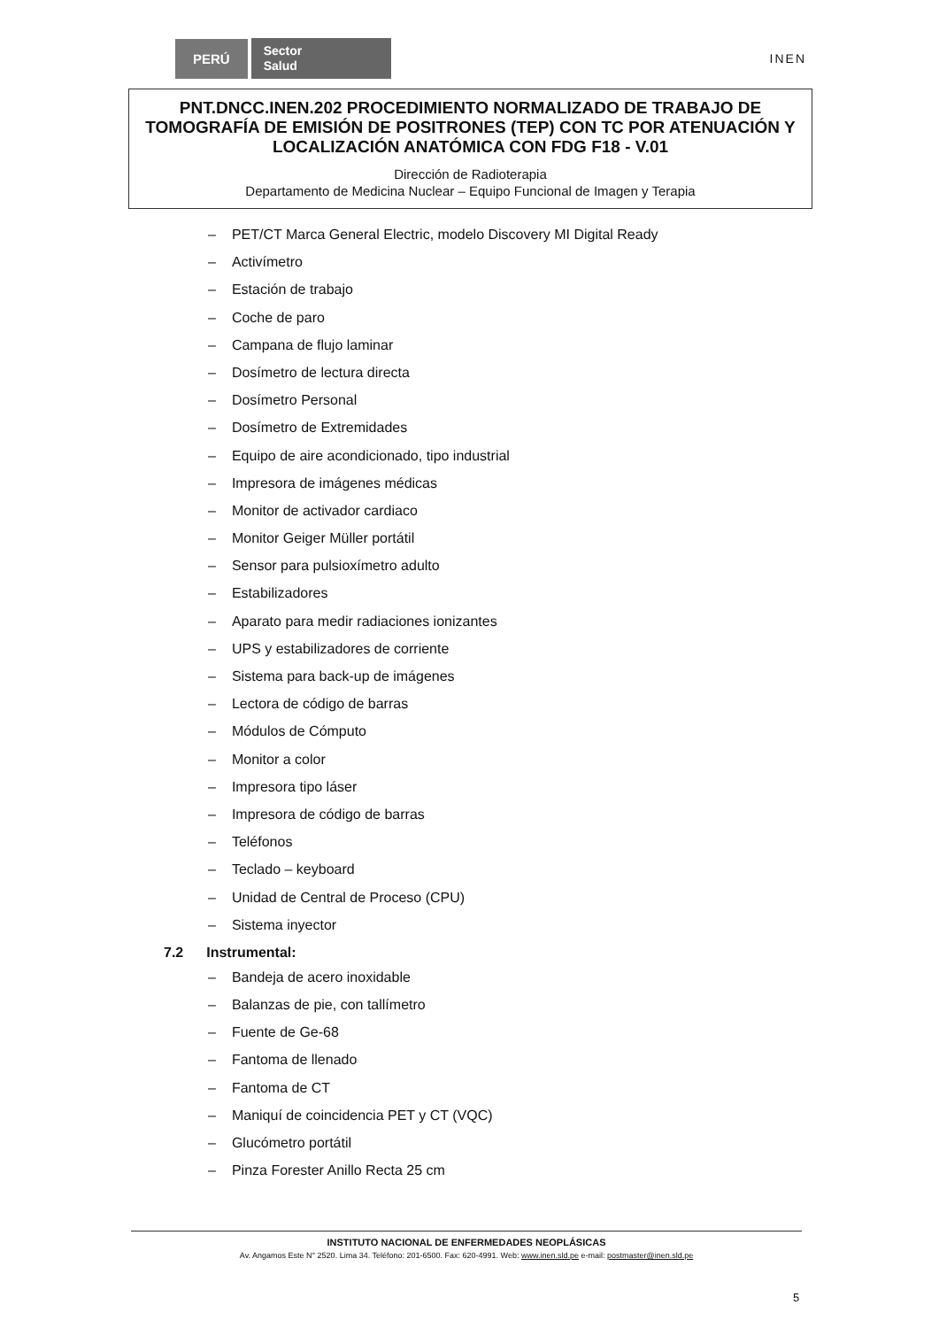PERÚ Sector
Salud INEN
PNT.DNCC.INEN.202 PROCEDIMIENTO NORMALIZADO DE TRABAJO DE TOMOGRAFÍA DE EMISIÓN DE POSITRONES (TEP) CON TC POR ATENUACIÓN Y LOCALIZACIÓN ANATÓMICA CON FDG F18 - V.01
Dirección de Radioterapia
Departamento de Medicina Nuclear – Equipo Funcional de Imagen y Terapia
PET/CT Marca General Electric, modelo Discovery MI Digital Ready
Activímetro
Estación de trabajo
Coche de paro
Campana de flujo laminar
Dosímetro de lectura directa
Dosímetro Personal
Dosímetro de Extremidades
Equipo de aire acondicionado, tipo industrial
Impresora de imágenes médicas
Monitor de activador cardiaco
Monitor Geiger Müller portátil
Sensor para pulsioxímetro adulto
Estabilizadores
Aparato para medir radiaciones ionizantes
UPS y estabilizadores de corriente
Sistema para back-up de imágenes
Lectora de código de barras
Módulos de Cómputo
Monitor a color
Impresora tipo láser
Impresora de código de barras
Teléfonos
Teclado – keyboard
Unidad de Central de Proceso (CPU)
Sistema inyector
7.2 Instrumental:
Bandeja de acero inoxidable
Balanzas de pie, con tallímetro
Fuente de Ge-68
Fantoma de llenado
Fantoma de CT
Maniquí de coincidencia PET y CT (VQC)
Glucómetro portátil
Pinza Forester Anillo Recta 25 cm
INSTITUTO NACIONAL DE ENFERMEDADES NEOPLÁSICAS
Av. Angamos Este N° 2520. Lima 34. Teléfono: 201-6500. Fax: 620-4991. Web: www.inen.sld.pe e-mail: postmaster@inen.sld.pe
5